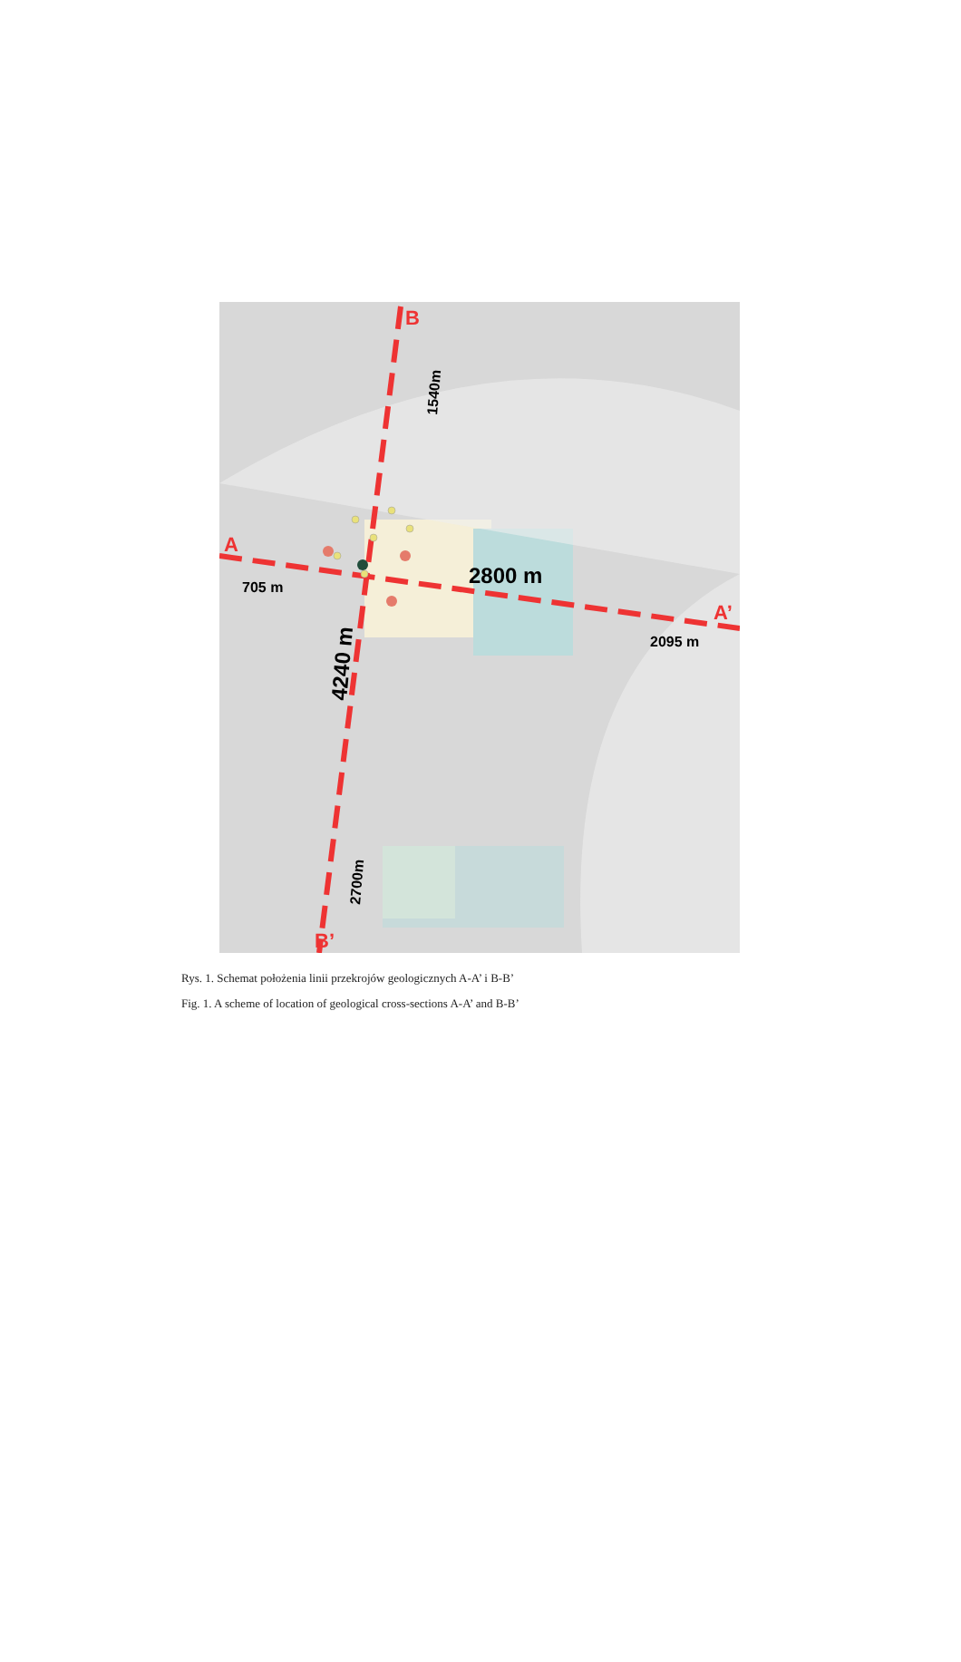A
A’
B
B’
705 m
2800 m
2095 m
1540m
4240 m
2700m
Rys. 1. Schemat położenia linii przekrojów geologicznych A-A’ i B-B’
Fig. 1. A scheme of location of geological cross-sections A-A’ and B-B’